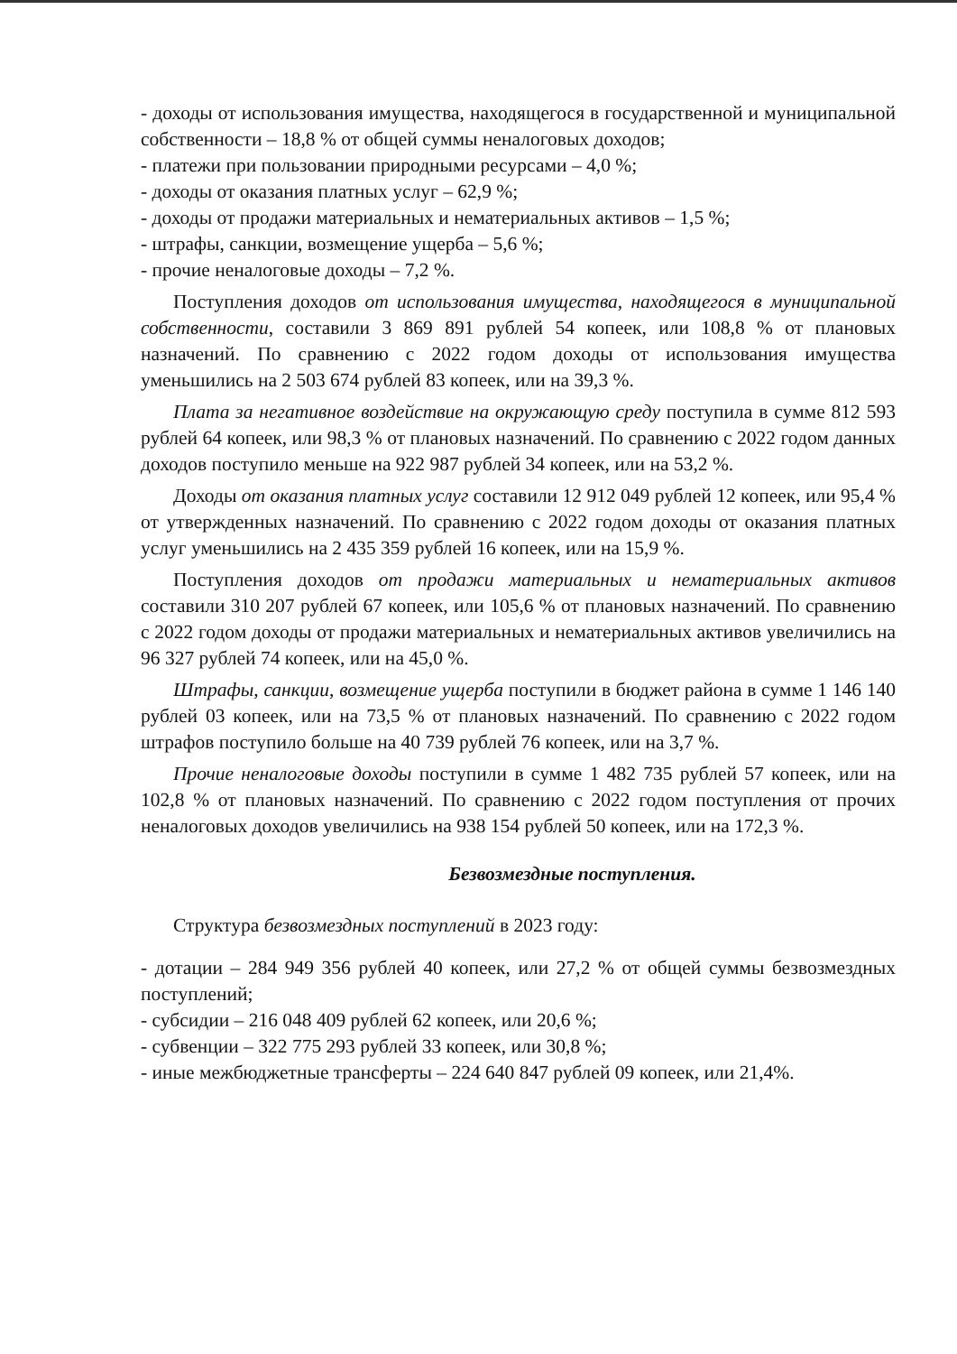- доходы от использования имущества, находящегося в государственной и муниципальной собственности – 18,8 % от общей суммы неналоговых доходов;
- платежи при пользовании природными ресурсами – 4,0 %;
- доходы от оказания платных услуг – 62,9 %;
- доходы от продажи материальных и нематериальных активов – 1,5 %;
- штрафы, санкции, возмещение ущерба – 5,6 %;
- прочие неналоговые доходы – 7,2 %.
Поступления доходов от использования имущества, находящегося в муниципальной собственности, составили 3 869 891 рублей 54 копеек, или 108,8 % от плановых назначений. По сравнению с 2022 годом доходы от использования имущества уменьшились на 2 503 674 рублей 83 копеек, или на 39,3 %.
Плата за негативное воздействие на окружающую среду поступила в сумме 812 593 рублей 64 копеек, или 98,3 % от плановых назначений. По сравнению с 2022 годом данных доходов поступило меньше на 922 987 рублей 34 копеек, или на 53,2 %.
Доходы от оказания платных услуг составили 12 912 049 рублей 12 копеек, или 95,4 % от утвержденных назначений. По сравнению с 2022 годом доходы от оказания платных услуг уменьшились на 2 435 359 рублей 16 копеек, или на 15,9 %.
Поступления доходов от продажи материальных и нематериальных активов составили 310 207 рублей 67 копеек, или 105,6 % от плановых назначений. По сравнению с 2022 годом доходы от продажи материальных и нематериальных активов увеличились на 96 327 рублей 74 копеек, или на 45,0 %.
Штрафы, санкции, возмещение ущерба поступили в бюджет района в сумме 1 146 140 рублей 03 копеек, или на 73,5 % от плановых назначений. По сравнению с 2022 годом штрафов поступило больше на 40 739 рублей 76 копеек, или на 3,7 %.
Прочие неналоговые доходы поступили в сумме 1 482 735 рублей 57 копеек, или на 102,8 % от плановых назначений. По сравнению с 2022 годом поступления от прочих неналоговых доходов увеличились на 938 154 рублей 50 копеек, или на 172,3 %.
Безвозмездные поступления.
Структура безвозмездных поступлений в 2023 году:
- дотации – 284 949 356 рублей 40 копеек, или 27,2 % от общей суммы безвозмездных поступлений;
- субсидии – 216 048 409 рублей 62 копеек, или 20,6 %;
- субвенции – 322 775 293 рублей 33 копеек, или 30,8 %;
- иные межбюджетные трансферты – 224 640 847 рублей 09 копеек, или 21,4%.